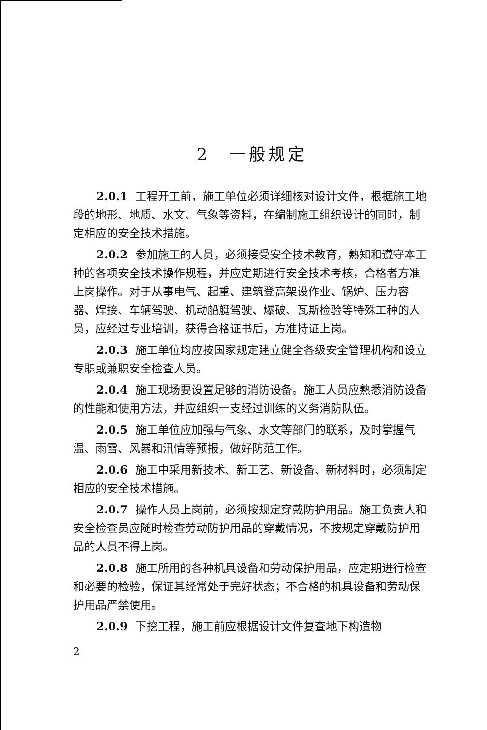2　一般规定
2.0.1 工程开工前，施工单位必须详细核对设计文件，根据施工地段的地形、地质、水文、气象等资料，在编制施工组织设计的同时，制定相应的安全技术措施。
2.0.2 参加施工的人员，必须接受安全技术教育，熟知和遵守本工种的各项安全技术操作规程，并应定期进行安全技术考核，合格者方准上岗操作。对于从事电气、起重、建筑登高架设作业、锅炉、压力容器、焊接、车辆驾驶、机动船艇驾驶、爆破、瓦斯检验等特殊工种的人员，应经过专业培训，获得合格证书后，方准持证上岗。
2.0.3 施工单位均应按国家规定建立健全各级安全管理机构和设立专职或兼职安全检查人员。
2.0.4 施工现场要设置足够的消防设备。施工人员应熟悉消防设备的性能和使用方法，并应组织一支经过训练的义务消防队伍。
2.0.5 施工单位应加强与气象、水文等部门的联系，及时掌握气温、雨雪、风暴和汛情等预报，做好防范工作。
2.0.6 施工中采用新技术、新工艺、新设备、新材料时，必须制定相应的安全技术措施。
2.0.7 操作人员上岗前，必须按规定穿戴防护用品。施工负责人和安全检查员应随时检查劳动防护用品的穿戴情况，不按规定穿戴防护用品的人员不得上岗。
2.0.8 施工所用的各种机具设备和劳动保护用品，应定期进行检查和必要的检验，保证其经常处于完好状态；不合格的机具设备和劳动保护用品严禁使用。
2.0.9 下挖工程，施工前应根据设计文件复查地下构造物
2